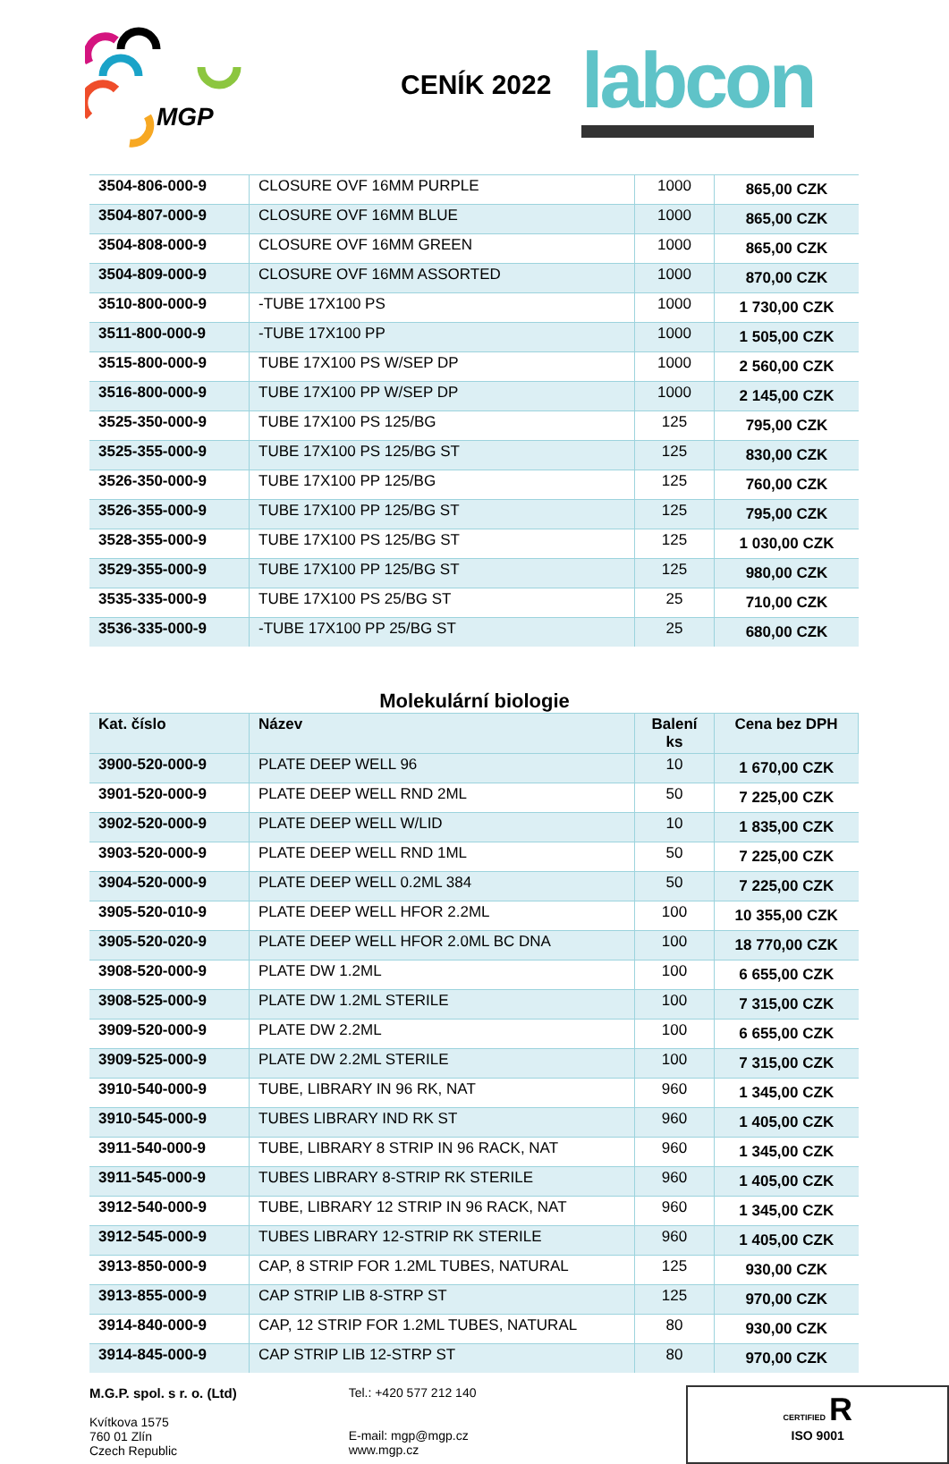MGP
CENÍK 2022 labcon
| 3504-806-000-9 | CLOSURE OVF 16MM PURPLE | 1000 | 865,00 CZK |
| 3504-807-000-9 | CLOSURE OVF 16MM BLUE | 1000 | 865,00 CZK |
| 3504-808-000-9 | CLOSURE OVF 16MM GREEN | 1000 | 865,00 CZK |
| 3504-809-000-9 | CLOSURE OVF 16MM ASSORTED | 1000 | 870,00 CZK |
| 3510-800-000-9 | -TUBE 17X100 PS | 1000 | 1 730,00 CZK |
| 3511-800-000-9 | -TUBE 17X100 PP | 1000 | 1 505,00 CZK |
| 3515-800-000-9 | TUBE 17X100 PS W/SEP DP | 1000 | 2 560,00 CZK |
| 3516-800-000-9 | TUBE 17X100 PP W/SEP DP | 1000 | 2 145,00 CZK |
| 3525-350-000-9 | TUBE 17X100 PS 125/BG | 125 | 795,00 CZK |
| 3525-355-000-9 | TUBE 17X100 PS 125/BG ST | 125 | 830,00 CZK |
| 3526-350-000-9 | TUBE 17X100 PP 125/BG | 125 | 760,00 CZK |
| 3526-355-000-9 | TUBE 17X100 PP 125/BG ST | 125 | 795,00 CZK |
| 3528-355-000-9 | TUBE 17X100 PS 125/BG ST | 125 | 1 030,00 CZK |
| 3529-355-000-9 | TUBE 17X100 PP 125/BG ST | 125 | 980,00 CZK |
| 3535-335-000-9 | TUBE 17X100 PS 25/BG ST | 25 | 710,00 CZK |
| 3536-335-000-9 | -TUBE 17X100 PP 25/BG ST | 25 | 680,00 CZK |
Molekulární biologie
| Kat. číslo | Název | Balení ks | Cena bez DPH |
| --- | --- | --- | --- |
| 3900-520-000-9 | PLATE DEEP WELL 96 | 10 | 1 670,00 CZK |
| 3901-520-000-9 | PLATE DEEP WELL RND 2ML | 50 | 7 225,00 CZK |
| 3902-520-000-9 | PLATE DEEP WELL W/LID | 10 | 1 835,00 CZK |
| 3903-520-000-9 | PLATE DEEP WELL RND 1ML | 50 | 7 225,00 CZK |
| 3904-520-000-9 | PLATE DEEP WELL 0.2ML 384 | 50 | 7 225,00 CZK |
| 3905-520-010-9 | PLATE DEEP WELL HFOR 2.2ML | 100 | 10 355,00 CZK |
| 3905-520-020-9 | PLATE DEEP WELL HFOR 2.0ML BC DNA | 100 | 18 770,00 CZK |
| 3908-520-000-9 | PLATE DW 1.2ML | 100 | 6 655,00 CZK |
| 3908-525-000-9 | PLATE DW 1.2ML STERILE | 100 | 7 315,00 CZK |
| 3909-520-000-9 | PLATE DW 2.2ML | 100 | 6 655,00 CZK |
| 3909-525-000-9 | PLATE DW 2.2ML STERILE | 100 | 7 315,00 CZK |
| 3910-540-000-9 | TUBE, LIBRARY IN 96 RK, NAT | 960 | 1 345,00 CZK |
| 3910-545-000-9 | TUBES LIBRARY IND RK ST | 960 | 1 405,00 CZK |
| 3911-540-000-9 | TUBE, LIBRARY 8 STRIP IN 96 RACK, NAT | 960 | 1 345,00 CZK |
| 3911-545-000-9 | TUBES LIBRARY 8-STRIP RK STERILE | 960 | 1 405,00 CZK |
| 3912-540-000-9 | TUBE, LIBRARY 12 STRIP IN 96 RACK, NAT | 960 | 1 345,00 CZK |
| 3912-545-000-9 | TUBES LIBRARY 12-STRIP RK STERILE | 960 | 1 405,00 CZK |
| 3913-850-000-9 | CAP, 8 STRIP FOR 1.2ML TUBES, NATURAL | 125 | 930,00 CZK |
| 3913-855-000-9 | CAP STRIP LIB 8-STRP ST | 125 | 970,00 CZK |
| 3914-840-000-9 | CAP, 12 STRIP FOR 1.2ML TUBES, NATURAL | 80 | 930,00 CZK |
| 3914-845-000-9 | CAP STRIP LIB 12-STRP ST | 80 | 970,00 CZK |
M.G.P. spol. s r. o. (Ltd)
Kvítkova 1575
760 01 Zlín
Czech Republic
Tel.: +420 577 212 140
E-mail: mgp@mgp.cz
www.mgp.cz
CERTIFIED R
ISO 9001